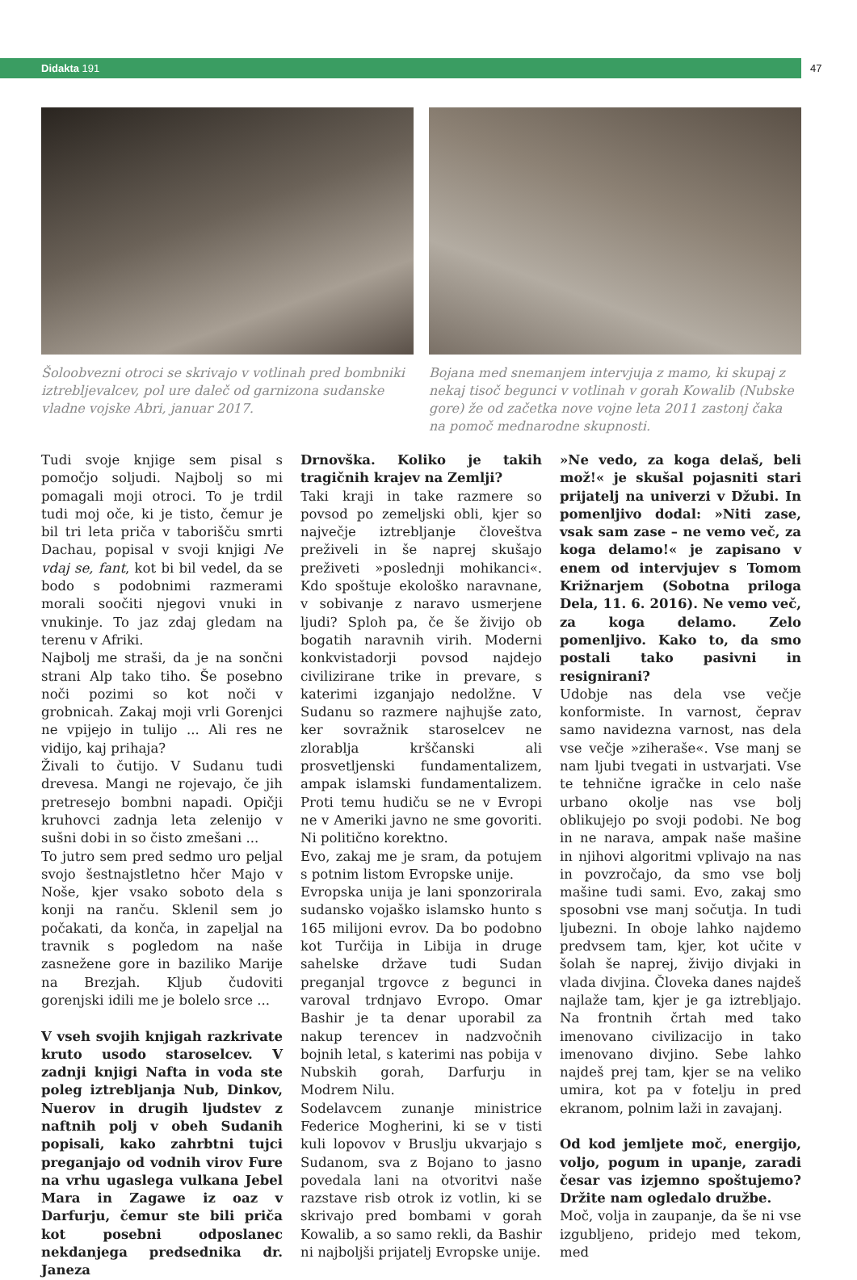Didakta 191
47
Šoloobvezni otroci se skrivajo v votlinah pred bombniki iztrebljevalcev, pol ure daleč od garnizona sudanske vladne vojske Abri, januar 2017.
Bojana med snemanjem intervjuja z mamo, ki skupaj z nekaj tisoč begunci v votlinah v gorah Kowalib (Nubske gore) že od začetka nove vojne leta 2011 zastonj čaka na pomoč mednarodne skupnosti.
Tudi svoje knjige sem pisal s pomočjo soljudi. Najbolj so mi pomagali moji otroci. To je trdil tudi moj oče, ki je tisto, čemur je bil tri leta priča v taborišču smrti Dachau, popisal v svoji knjigi Ne vdaj se, fant, kot bi bil vedel, da se bodo s podobnimi razmerami morali soočiti njegovi vnuki in vnukinje. To jaz zdaj gledam na terenu v Afriki.
Najbolj me straši, da je na sončni strani Alp tako tiho. Še posebno noči pozimi so kot noči v grobnicah. Zakaj moji vrli Gorenjci ne vpijejo in tulijo ... Ali res ne vidijo, kaj prihaja?
Živali to čutijo. V Sudanu tudi drevesa. Mangi ne rojevajo, če jih pretresejo bombni napadi. Opičji kruhovci zadnja leta zelenijo v sušni dobi in so čisto zmešani ...
To jutro sem pred sedmo uro peljal svojo šestnajstletno hčer Majo v Noše, kjer vsako soboto dela s konji na ranču. Sklenil sem jo počakati, da konča, in zapeljal na travnik s pogledom na naše zasnežene gore in baziliko Marije na Brezjah. Kljub čudoviti gorenjski idili me je bolelo srce ...
V vseh svojih knjigah razkrivate kruto usodo staroselcev. V zadnji knjigi Nafta in voda ste poleg iztrebljanja Nub, Dinkov, Nuerov in drugih ljudstev z naftnih polj v obeh Sudanih popisali, kako zahrbtni tujci preganjajo od vodnih virov Fure na vrhu ugaslega vulkana Jebel Mara in Zagawe iz oaz v Darfurju, čemur ste bili priča kot posebni odposlanec nekdanjega predsednika dr. Janeza
Drnovška. Koliko je takih tragičnih krajev na Zemlji?
Taki kraji in take razmere so povsod po zemeljski obli, kjer so največje iztrebljanje človeštva preživeli in še naprej skušajo preživeti »poslednji mohikanci«. Kdo spoštuje ekološko naravnane, v sobivanje z naravo usmerjene ljudi? Sploh pa, če še živijo ob bogatih naravnih virih. Moderni konkvistadorji povsod najdejo civilizirane trike in prevare, s katerimi izganjajo nedolžne. V Sudanu so razmere najhujše zato, ker sovražnik staroselcev ne zlorablja krščanski ali prosvetljenski fundamentalizem, ampak islamski fundamentalizem. Proti temu hudiču se ne v Evropi ne v Ameriki javno ne sme govoriti. Ni politično korektno.
Evo, zakaj me je sram, da potujem s potnim listom Evropske unije.
Evropska unija je lani sponzorirala sudansko vojaško islamsko hunto s 165 milijoni evrov. Da bo podobno kot Turčija in Libija in druge sahelske države tudi Sudan preganjal trgovce z begunci in varoval trdnjavo Evropo. Omar Bashir je ta denar uporabil za nakup terencev in nadzvočnih bojnih letal, s katerimi nas pobija v Nubskih gorah, Darfurju in Modrem Nilu.
Sodelavcem zunanje ministrice Federice Mogherini, ki se v tisti kuli lopovov v Bruslju ukvarjajo s Sudanom, sva z Bojano to jasno povedala lani na otvoritvi naše razstave risb otrok iz votlin, ki se skrivajo pred bombami v gorah Kowalib, a so samo rekli, da Bashir ni najboljši prijatelj Evropske unije.
»Ne vedo, za koga delaš, beli mož!« je skušal pojasniti stari prijatelj na univerzi v Džubi. In pomenljivo dodal: »Niti zase, vsak sam zase – ne vemo več, za koga delamo!« je zapisano v enem od intervjujev s Tomom Križnarjem (Sobotna priloga Dela, 11. 6. 2016). Ne vemo več, za koga delamo. Zelo pomenljivo. Kako to, da smo postali tako pasivni in resignirani?
Udobje nas dela vse večje konformiste. In varnost, čeprav samo navidezna varnost, nas dela vse večje »ziheraše«. Vse manj se nam ljubi tvegati in ustvarjati. Vse te tehnične igračke in celo naše urbano okolje nas vse bolj oblikujejo po svoji podobi. Ne bog in ne narava, ampak naše mašine in njihovi algoritmi vplivajo na nas in povzročajo, da smo vse bolj mašine tudi sami. Evo, zakaj smo sposobni vse manj sočutja. In tudi ljubezni. In oboje lahko najdemo predvsem tam, kjer, kot učite v šolah še naprej, živijo divjaki in vlada divjina. Človeka danes najdeš najlaže tam, kjer je ga iztrebljajo. Na frontnih črtah med tako imenovano civilizacijo in tako imenovano divjino. Sebe lahko najdeš prej tam, kjer se na veliko umira, kot pa v fotelju in pred ekranom, polnim laži in zavajanj.
Od kod jemljete moč, energijo, voljo, pogum in upanje, zaradi česar vas izjemno spoštujemo? Držite nam ogledalo družbe.
Moč, volja in zaupanje, da še ni vse izgubljeno, pridejo med tekom, med